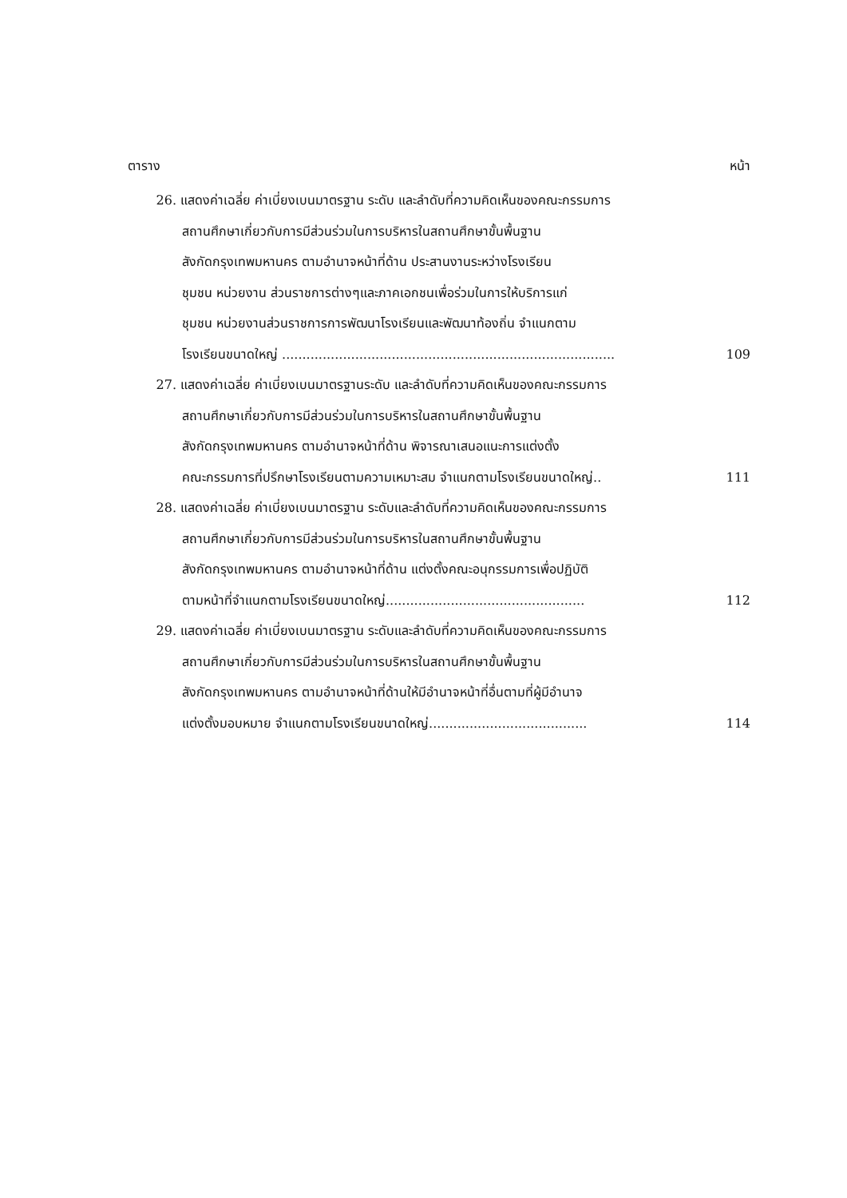ตาราง หน้า
26. แสดงค่าเฉลี่ย ค่าเบี่ยงเบนมาตรฐาน ระดับ และลำดับที่ความคิดเห็นของคณะกรรมการ
สถานศึกษาเกี่ยวกับการมีส่วนร่วมในการบริหารในสถานศึกษาขั้นพื้นฐาน
สังกัดกรุงเทพมหานคร ตามอำนาจหน้าที่ด้าน ประสานงานระหว่างโรงเรียน
ชุมชน หน่วยงาน ส่วนราชการต่างๆและภาคเอกชนเพื่อร่วมในการให้บริการแก่
ชุมชน หน่วยงานส่วนราชการการพัฒนาโรงเรียนและพัฒนาท้องถิ่น จำแนกตาม
โรงเรียนขนาดใหญ่ .................................................................................. 109
27. แสดงค่าเฉลี่ย ค่าเบี่ยงเบนมาตรฐานระดับ และลำดับที่ความคิดเห็นของคณะกรรมการ
สถานศึกษาเกี่ยวกับการมีส่วนร่วมในการบริหารในสถานศึกษาขั้นพื้นฐาน
สังกัดกรุงเทพมหานคร ตามอำนาจหน้าที่ด้าน พิจารณาเสนอแนะการแต่งตั้ง
คณะกรรมการที่ปรึกษาโรงเรียนตามความเหมาะสม จำแนกตามโรงเรียนขนาดใหญ่.. 111
28. แสดงค่าเฉลี่ย ค่าเบี่ยงเบนมาตรฐาน ระดับและลำดับที่ความคิดเห็นของคณะกรรมการ
สถานศึกษาเกี่ยวกับการมีส่วนร่วมในการบริหารในสถานศึกษาขั้นพื้นฐาน
สังกัดกรุงเทพมหานคร ตามอำนาจหน้าที่ด้าน แต่งตั้งคณะอนุกรรมการเพื่อปฏิบัติ
ตามหน้าที่จำแนกตามโรงเรียนขนาดใหญ่................................................. 112
29. แสดงค่าเฉลี่ย ค่าเบี่ยงเบนมาตรฐาน ระดับและลำดับที่ความคิดเห็นของคณะกรรมการ
สถานศึกษาเกี่ยวกับการมีส่วนร่วมในการบริหารในสถานศึกษาขั้นพื้นฐาน
สังกัดกรุงเทพมหานคร ตามอำนาจหน้าที่ด้านให้มีอำนาจหน้าที่อื่นตามที่ผู้มีอำนาจ
แต่งตั้งมอบหมาย จำแนกตามโรงเรียนขนาดใหญ่....................................... 114